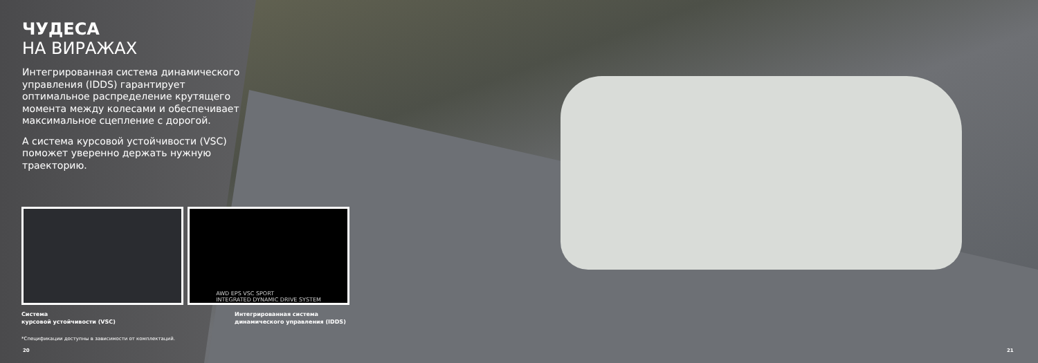ЧУДЕСА
НА ВИРАЖАХ
Интегрированная система динамического управления (IDDS) гарантирует оптимальное распределение крутящего момента между колесами и обеспечивает максимальное сцепление с дорогой.
А система курсовой устойчивости (VSC) поможет уверенно держать нужную траекторию.
AWD EPS VSC SPORT
INTEGRATED DYNAMIC DRIVE SYSTEM
Система
курсовой устойчивости (VSC)
Интегрированная система
динамического управления (IDDS)
*Спецификации доступны в зависимости от комплектаций.
20 21